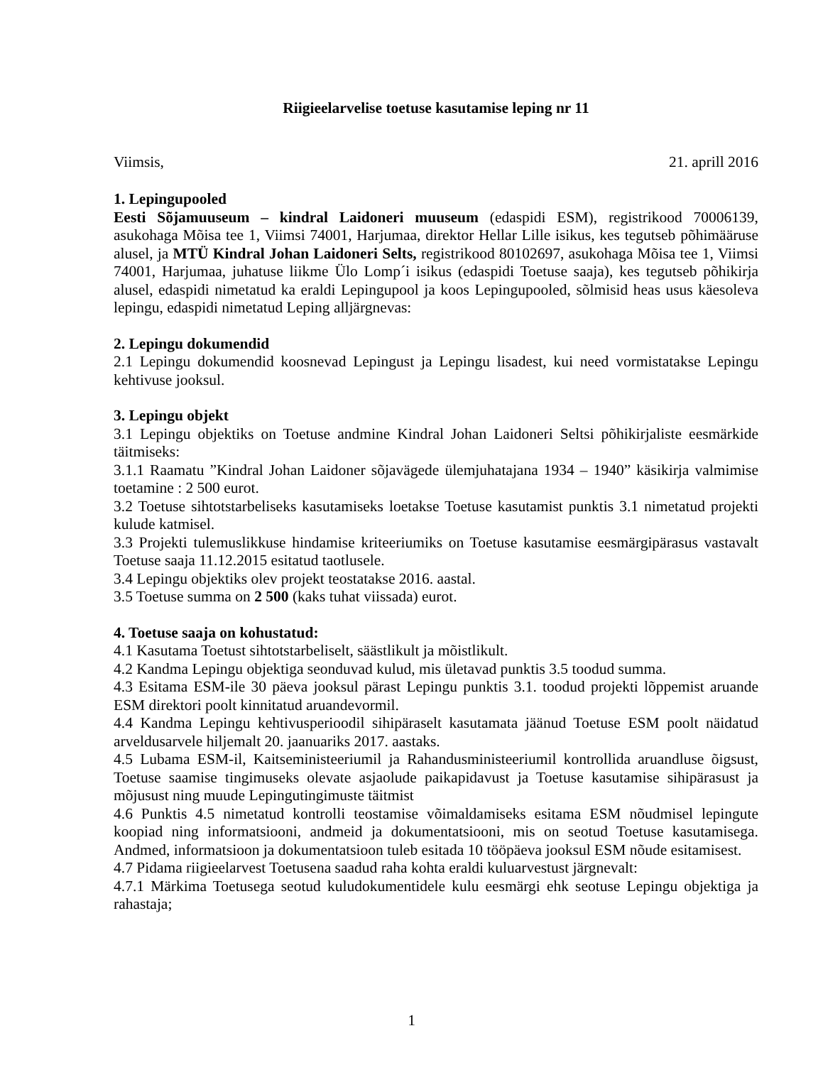Riigieelarvelise toetuse kasutamise leping nr 11
Viimsis, 21. aprill 2016
1. Lepingupooled
Eesti Sõjamuuseum – kindral Laidoneri muuseum (edaspidi ESM), registrikood 70006139, asukohaga Mõisa tee 1, Viimsi 74001, Harjumaa, direktor Hellar Lille isikus, kes tegutseb põhimääruse alusel, ja MTÜ Kindral Johan Laidoneri Selts, registrikood 80102697, asukohaga Mõisa tee 1, Viimsi 74001, Harjumaa, juhatuse liikme Ülo Lomp´i isikus (edaspidi Toetuse saaja), kes tegutseb põhikirja alusel, edaspidi nimetatud ka eraldi Lepingupool ja koos Lepingupooled, sõlmisid heas usus käesoleva lepingu, edaspidi nimetatud Leping alljärgnevas:
2. Lepingu dokumendid
2.1 Lepingu dokumendid koosnevad Lepingust ja Lepingu lisadest, kui need vormistatakse Lepingu kehtivuse jooksul.
3. Lepingu objekt
3.1 Lepingu objektiks on Toetuse andmine Kindral Johan Laidoneri Seltsi põhikirjaliste eesmärkide täitmiseks:
3.1.1 Raamatu ”Kindral Johan Laidoner sõjavägede ülemjuhatajana 1934 – 1940” käsikirja valmimise toetamine : 2 500 eurot.
3.2 Toetuse sihtotstarbeliseks kasutamiseks loetakse Toetuse kasutamist punktis 3.1 nimetatud projekti kulude katmisel.
3.3 Projekti tulemuslikkuse hindamise kriteeriumiks on Toetuse kasutamise eesmärgipärasus vastavalt Toetuse saaja 11.12.2015 esitatud taotlusele.
3.4 Lepingu objektiks olev projekt teostatakse 2016. aastal.
3.5 Toetuse summa on 2 500 (kaks tuhat viissada) eurot.
4. Toetuse saaja on kohustatud:
4.1 Kasutama Toetust sihtotstarbeliselt, säästlikult ja mõistlikult.
4.2 Kandma Lepingu objektiga seonduvad kulud, mis ületavad punktis 3.5 toodud summa.
4.3 Esitama ESM-ile 30 päeva jooksul pärast Lepingu punktis 3.1. toodud projekti lõppemist aruande ESM direktori poolt kinnitatud aruandevormil.
4.4 Kandma Lepingu kehtivusperioodil sihipäraselt kasutamata jäänud Toetuse ESM poolt näidatud arveldusarvele hiljemalt 20. jaanuariks 2017. aastaks.
4.5 Lubama ESM-il, Kaitseministeeriumil ja Rahandusministeeriumil kontrollida aruandluse õigsust, Toetuse saamise tingimuseks olevate asjaolude paikapidavust ja Toetuse kasutamise sihipärasust ja mõjusust ning muude Lepingutingimuste täitmist
4.6 Punktis 4.5 nimetatud kontrolli teostamise võimaldamiseks esitama ESM nõudmisel lepingute koopiad ning informatsiooni, andmeid ja dokumentatsiooni, mis on seotud Toetuse kasutamisega. Andmed, informatsioon ja dokumentatsioon tuleb esitada 10 tööpäeva jooksul ESM nõude esitamisest.
4.7 Pidama riigieelarvest Toetusena saadud raha kohta eraldi kuluarvestust järgnevalt:
4.7.1 Märkima Toetusega seotud kuludokumentidele kulu eesmärgi ehk seotuse Lepingu objektiga ja rahastaja;
1